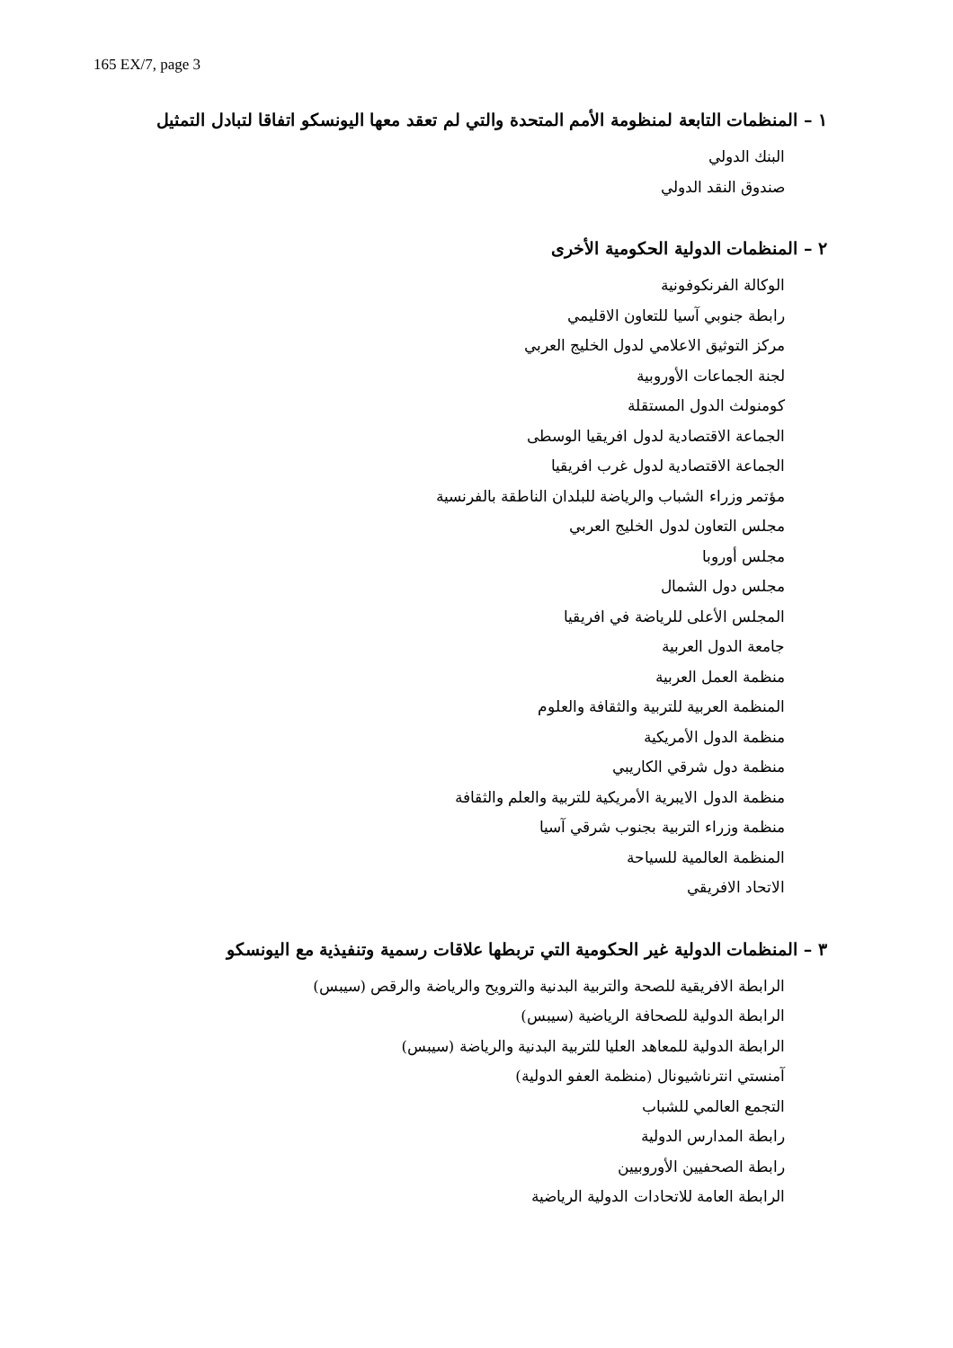165 EX/7, page 3
١ – المنظمات التابعة لمنظومة الأمم المتحدة والتي لم تعقد معها اليونسكو اتفاقا لتبادل التمثيل
البنك الدولي
صندوق النقد الدولي
٢ – المنظمات الدولية الحكومية الأخرى
الوكالة الفرنكوفونية
رابطة جنوبي آسيا للتعاون الاقليمي
مركز التوثيق الاعلامي لدول الخليج العربي
لجنة الجماعات الأوروبية
كومنولث الدول المستقلة
الجماعة الاقتصادية لدول افريقيا الوسطى
الجماعة الاقتصادية لدول غرب افريقيا
مؤتمر وزراء الشباب والرياضة للبلدان الناطقة بالفرنسية
مجلس التعاون لدول الخليج العربي
مجلس أوروبا
مجلس دول الشمال
المجلس الأعلى للرياضة في افريقيا
جامعة الدول العربية
منظمة العمل العربية
المنظمة العربية للتربية والثقافة والعلوم
منظمة الدول الأمريكية
منظمة دول شرقي الكاريبي
منظمة الدول الايبرية الأمريكية للتربية والعلم والثقافة
منظمة وزراء التربية بجنوب شرقي آسيا
المنظمة العالمية للسياحة
الاتحاد الافريقي
٣ – المنظمات الدولية غير الحكومية التي تربطها علاقات رسمية وتنفيذية مع اليونسكو
الرابطة الافريقية للصحة والتربية البدنية والترويح والرياضة والرقص (سيبس)
الرابطة الدولية للصحافة الرياضية (سيبس)
الرابطة الدولية للمعاهد العليا للتربية البدنية والرياضة (سيبس)
آمنستي انترناشيونال (منظمة العفو الدولية)
التجمع العالمي للشباب
رابطة المدارس الدولية
رابطة الصحفيين الأوروبيين
الرابطة العامة للاتحادات الدولية الرياضية